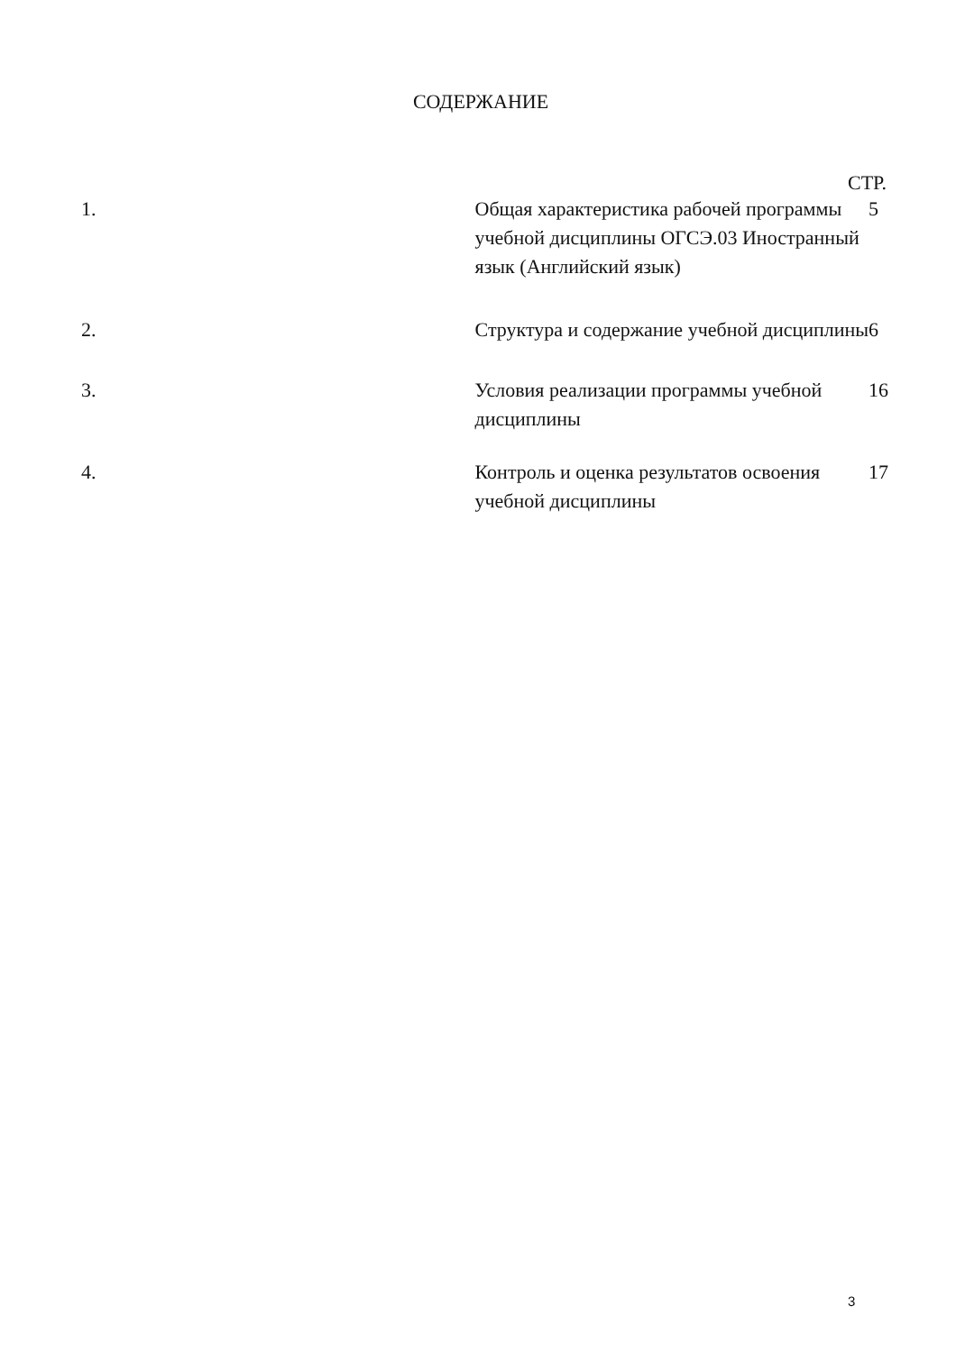СОДЕРЖАНИЕ
СТР.
1. Общая характеристика рабочей программы учебной дисциплины ОГСЭ.03 Иностранный язык (Английский язык)
5
2. Структура и содержание учебной дисциплины 6
3. Условия реализации программы учебной дисциплины 16
4. Контроль и оценка результатов освоения учебной дисциплины 17
3